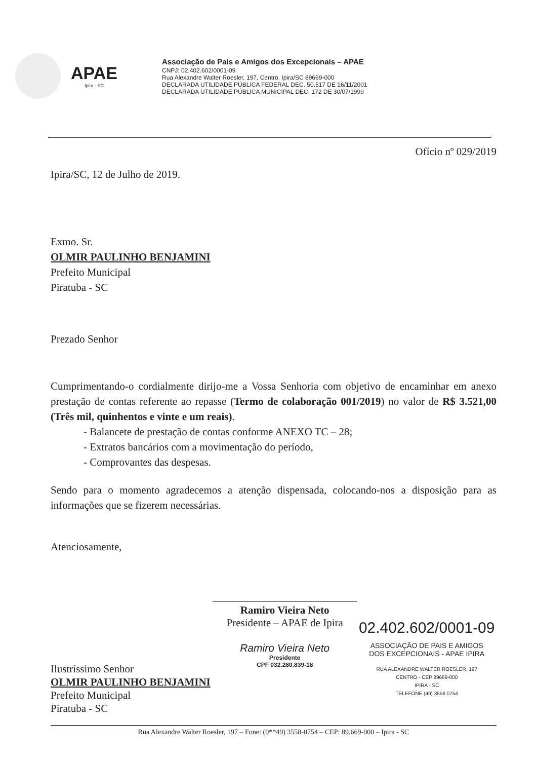APAE
Ipira - SC
Associação de Pais e Amigos dos Excepcionais – APAE
CNPJ: 02.402.602/0001-09
Rua Alexandre Walter Roesler, 197, Centro. Ipira/SC 89669-000
DECLARADA UTILIDADE PÚBLICA FEDERAL DEC. 50.517 DE 16/11/2001
DECLARADA UTILIDADE PÚBLICA MUNICIPAL DEC. 172 DE 30/07/1999
Ofício nº 029/2019
Ipira/SC, 12 de Julho de 2019.
Exmo. Sr.
OLMIR PAULINHO BENJAMINI
Prefeito Municipal
Piratuba - SC
Prezado Senhor
Cumprimentando-o cordialmente dirijo-me a Vossa Senhoria com objetivo de encaminhar em anexo prestação de contas referente ao repasse (Termo de colaboração 001/2019) no valor de R$ 3.521,00 (Três mil, quinhentos e vinte e um reais).
- Balancete de prestação de contas conforme ANEXO TC – 28;
- Extratos bancários com a movimentação do período,
- Comprovantes das despesas.
Sendo para o momento agradecemos a atenção dispensada, colocando-nos a disposição para as informações que se fizerem necessárias.
Atenciosamente,
Ramiro Vieira Neto
Presidente – APAE de Ipira
Ramiro Vieira Neto
Presidente
CPF 032.280.839-18
02.402.602/0001-09
ASSOCIAÇÃO DE PAIS E AMIGOS
DOS EXCEPCIONAIS - APAE IPIRA
RUA ALEXANDRE WALTER ROESLER, 197
CENTRO - CEP 89669-000
IPIRA - SC
TELEFONE (49) 3558 0754
Ilustríssimo Senhor
OLMIR PAULINHO BENJAMINI
Prefeito Municipal
Piratuba - SC
Rua Alexandre Walter Roesler, 197 – Fone: (0**49) 3558-0754 – CEP: 89.669-000 – Ipira - SC